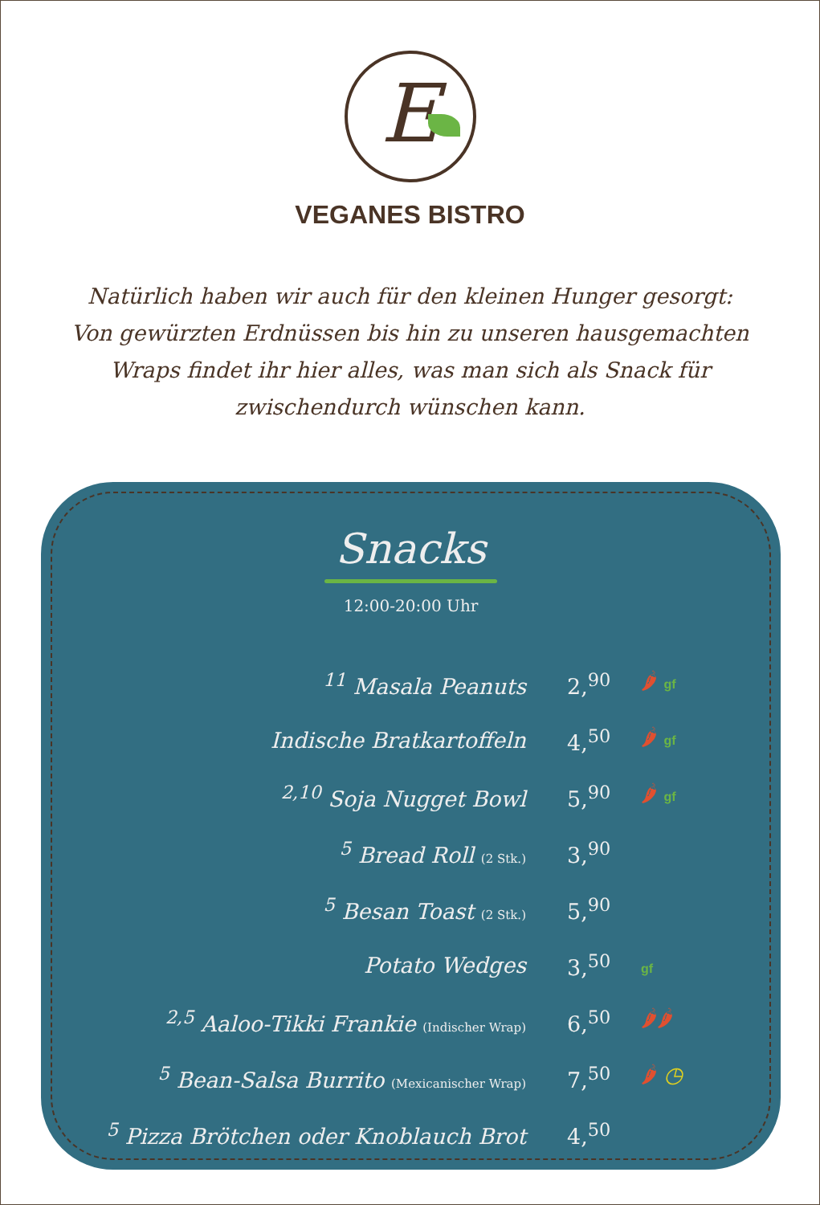E
VEGANES BISTRO
Natürlich haben wir auch für den kleinen Hunger gesorgt: Von gewürzten Erdnüssen bis hin zu unseren hausgemachten Wraps findet ihr hier alles, was man sich als Snack für zwischendurch wünschen kann.
Snacks
12:00-20:00 Uhr
| <sup>11</sup> Masala Peanuts | 2,<sup>90</sup> | 🌶 gf |
| Indische Bratkartoffeln | 4,<sup>50</sup> | 🌶 gf |
| <sup>2,10</sup> Soja Nugget Bowl | 5,<sup>90</sup> | 🌶 gf |
| <sup>5</sup> Bread Roll (2 Stk.) | 3,<sup>90</sup> | |
| <sup>5</sup> Besan Toast (2 Stk.) | 5,<sup>90</sup> | |
| Potato Wedges | 3,<sup>50</sup> | gf |
| <sup>2,5</sup> Aaloo-Tikki Frankie (Indischer Wrap) | 6,<sup>50</sup> | 🌶🌶 |
| <sup>5</sup> Bean-Salsa Burrito (Mexicanischer Wrap) | 7,<sup>50</sup> | 🌶 ◷ |
| <sup>5</sup> Pizza Brötchen oder Knoblauch Brot | 4,<sup>50</sup> | |